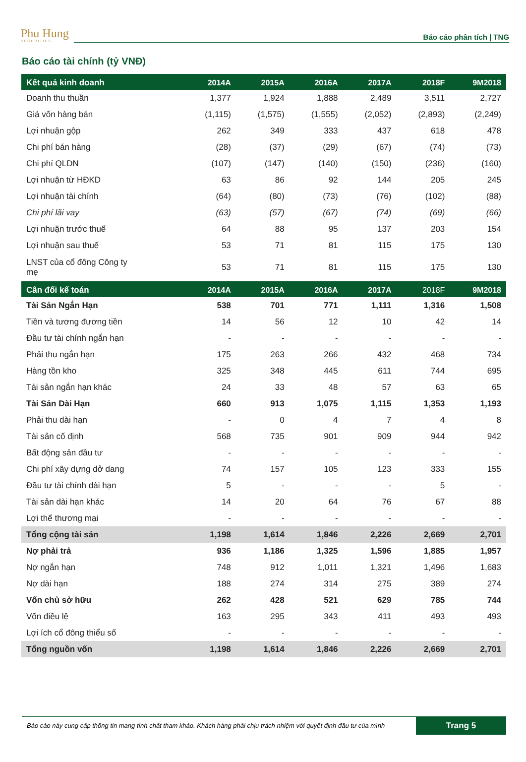Phu Hung
SECURITIES
Báo cáo phân tích | TNG
Báo cáo tài chính (tỷ VNĐ)
| Kết quả kinh doanh | 2014A | 2015A | 2016A | 2017A | 2018F | 9M2018 |
| --- | --- | --- | --- | --- | --- | --- |
| Doanh thu thuần | 1,377 | 1,924 | 1,888 | 2,489 | 3,511 | 2,727 |
| Giá vốn hàng bán | (1,115) | (1,575) | (1,555) | (2,052) | (2,893) | (2,249) |
| Lợi nhuận gộp | 262 | 349 | 333 | 437 | 618 | 478 |
| Chi phí bán hàng | (28) | (37) | (29) | (67) | (74) | (73) |
| Chi phí QLDN | (107) | (147) | (140) | (150) | (236) | (160) |
| Lợi nhuận từ HĐKD | 63 | 86 | 92 | 144 | 205 | 245 |
| Lợi nhuận tài chính | (64) | (80) | (73) | (76) | (102) | (88) |
| Chi phí lãi vay | (63) | (57) | (67) | (74) | (69) | (66) |
| Lợi nhuận trước thuế | 64 | 88 | 95 | 137 | 203 | 154 |
| Lợi nhuận sau thuế | 53 | 71 | 81 | 115 | 175 | 130 |
| LNST của cổ đông Công ty mẹ | 53 | 71 | 81 | 115 | 175 | 130 |
| Cân đối kế toán | 2014A | 2015A | 2016A | 2017A | 2018F | 9M2018 |
| Tài Sản Ngắn Hạn | 538 | 701 | 771 | 1,111 | 1,316 | 1,508 |
| Tiền và tương đương tiền | 14 | 56 | 12 | 10 | 42 | 14 |
| Đầu tư tài chính ngắn hạn | - | - | - | - | - | - |
| Phải thu ngắn hạn | 175 | 263 | 266 | 432 | 468 | 734 |
| Hàng tồn kho | 325 | 348 | 445 | 611 | 744 | 695 |
| Tài sản ngắn hạn khác | 24 | 33 | 48 | 57 | 63 | 65 |
| Tài Sản Dài Hạn | 660 | 913 | 1,075 | 1,115 | 1,353 | 1,193 |
| Phải thu dài hạn | - | 0 | 4 | 7 | 4 | 8 |
| Tài sản cố định | 568 | 735 | 901 | 909 | 944 | 942 |
| Bất động sản đầu tư | - | - | - | - | - | - |
| Chi phí xây dựng dở dang | 74 | 157 | 105 | 123 | 333 | 155 |
| Đầu tư tài chính dài hạn | 5 | - | - | - | 5 | - |
| Tài sản dài hạn khác | 14 | 20 | 64 | 76 | 67 | 88 |
| Lợi thế thương mại | - | - | - | - | - | - |
| Tổng cộng tài sản | 1,198 | 1,614 | 1,846 | 2,226 | 2,669 | 2,701 |
| Nợ phải trả | 936 | 1,186 | 1,325 | 1,596 | 1,885 | 1,957 |
| Nợ ngắn hạn | 748 | 912 | 1,011 | 1,321 | 1,496 | 1,683 |
| Nợ dài hạn | 188 | 274 | 314 | 275 | 389 | 274 |
| Vốn chủ sở hữu | 262 | 428 | 521 | 629 | 785 | 744 |
| Vốn điều lệ | 163 | 295 | 343 | 411 | 493 | 493 |
| Lợi ích cổ đông thiểu số | - | - | - | - | - | - |
| Tổng nguồn vốn | 1,198 | 1,614 | 1,846 | 2,226 | 2,669 | 2,701 |
Báo cáo này cung cấp thông tin mang tính chất tham khảo. Khách hàng phải chịu trách nhiệm với quyết định đầu tư của mình Trang 5